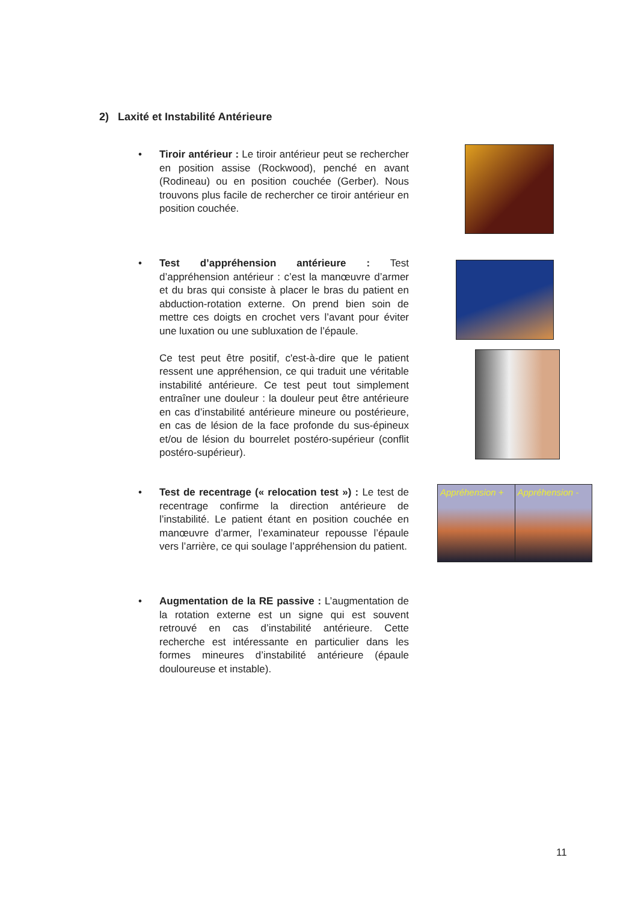2) Laxité et Instabilité Antérieure
• Tiroir antérieur : Le tiroir antérieur peut se rechercher en position assise (Rockwood), penché en avant (Rodineau) ou en position couchée (Gerber). Nous trouvons plus facile de rechercher ce tiroir antérieur en position couchée.
• Test d’appréhension antérieure : Test d’appréhension antérieur : c’est la manœuvre d’armer et du bras qui consiste à placer le bras du patient en abduction-rotation externe. On prend bien soin de mettre ces doigts en crochet vers l’avant pour éviter une luxation ou une subluxation de l’épaule.
Ce test peut être positif, c'est-à-dire que le patient ressent une appréhension, ce qui traduit une véritable instabilité antérieure. Ce test peut tout simplement entraîner une douleur : la douleur peut être antérieure en cas d’instabilité antérieure mineure ou postérieure, en cas de lésion de la face profonde du sus-épineux et/ou de lésion du bourrelet postéro-supérieur (conflit postéro-supérieur).
• Test de recentrage (« relocation test ») : Le test de recentrage confirme la direction antérieure de l’instabilité. Le patient étant en position couchée en manœuvre d’armer, l’examinateur repousse l’épaule vers l’arrière, ce qui soulage l’appréhension du patient.
Appréhension + Appréhension -
• Augmentation de la RE passive : L’augmentation de la rotation externe est un signe qui est souvent retrouvé en cas d’instabilité antérieure. Cette recherche est intéressante en particulier dans les formes mineures d’instabilité antérieure (épaule douloureuse et instable).
11